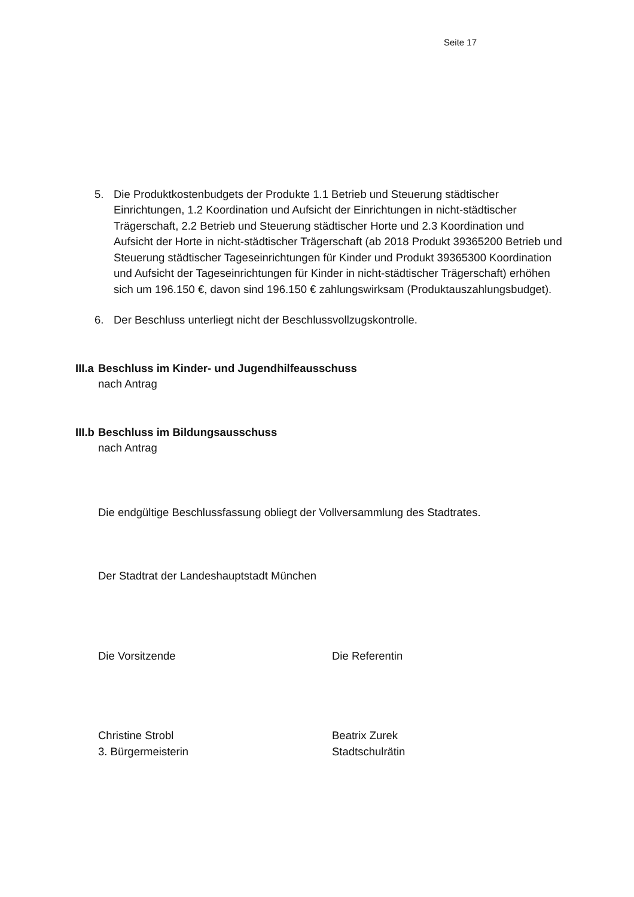Seite 17
5. Die Produktkostenbudgets der Produkte 1.1 Betrieb und Steuerung städtischer Einrichtungen, 1.2 Koordination und Aufsicht der Einrichtungen in nicht-städtischer Trägerschaft, 2.2 Betrieb und Steuerung städtischer Horte und 2.3 Koordination und Aufsicht der Horte in nicht-städtischer Trägerschaft (ab 2018 Produkt 39365200 Betrieb und Steuerung städtischer Tageseinrichtungen für Kinder und Produkt 39365300 Koordination und Aufsicht der Tageseinrichtungen für Kinder in nicht-städtischer Trägerschaft) erhöhen sich um 196.150 €, davon sind 196.150 € zahlungswirksam (Produktauszahlungsbudget).
6. Der Beschluss unterliegt nicht der Beschlussvollzugskontrolle.
III.a Beschluss im Kinder- und Jugendhilfeausschuss
nach Antrag
III.b Beschluss im Bildungsausschuss
nach Antrag
Die endgültige Beschlussfassung obliegt der Vollversammlung des Stadtrates.
Der Stadtrat der Landeshauptstadt München
Die Vorsitzende Die Referentin
Christine Strobl
3. Bürgermeisterin
Beatrix Zurek
Stadtschulrätin